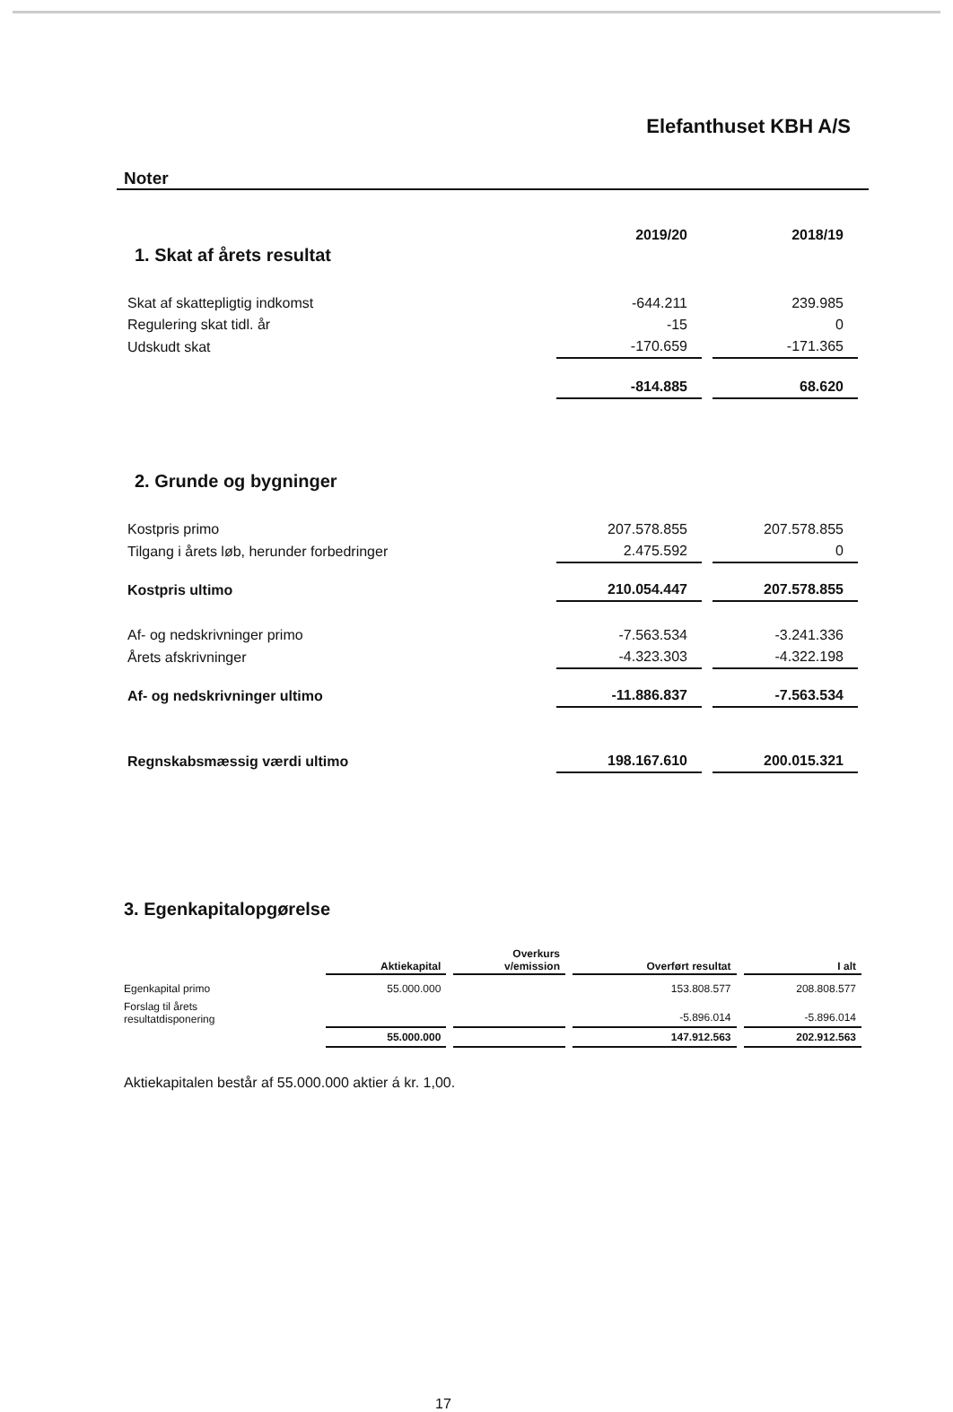Elefanthuset KBH A/S
Noter
| 1. Skat af årets resultat | 2019/20 | 2018/19 |
| Skat af skattepligtig indkomst | -644.211 | 239.985 |
| Regulering skat tidl. år | -15 | 0 |
| Udskudt skat | -170.659 | -171.365 |
| | -814.885 | 68.620 |
| 2. Grunde og bygninger | | |
| Kostpris primo | 207.578.855 | 207.578.855 |
| Tilgang i årets løb, herunder forbedringer | 2.475.592 | 0 |
| Kostpris ultimo | 210.054.447 | 207.578.855 |
| Af- og nedskrivninger primo | -7.563.534 | -3.241.336 |
| Årets afskrivninger | -4.323.303 | -4.322.198 |
| Af- og nedskrivninger ultimo | -11.886.837 | -7.563.534 |
| Regnskabsmæssig værdi ultimo | 198.167.610 | 200.015.321 |
3. Egenkapitalopgørelse
| | Aktiekapital | Overkurs v/emission | Overført resultat | I alt |
| --- | --- | --- | --- | --- |
| Egenkapital primo | 55.000.000 | | 153.808.577 | 208.808.577 |
| Forslag til årets resultatdisponering | | | -5.896.014 | -5.896.014 |
| | 55.000.000 | | 147.912.563 | 202.912.563 |
Aktiekapitalen består af 55.000.000 aktier á kr. 1,00.
17